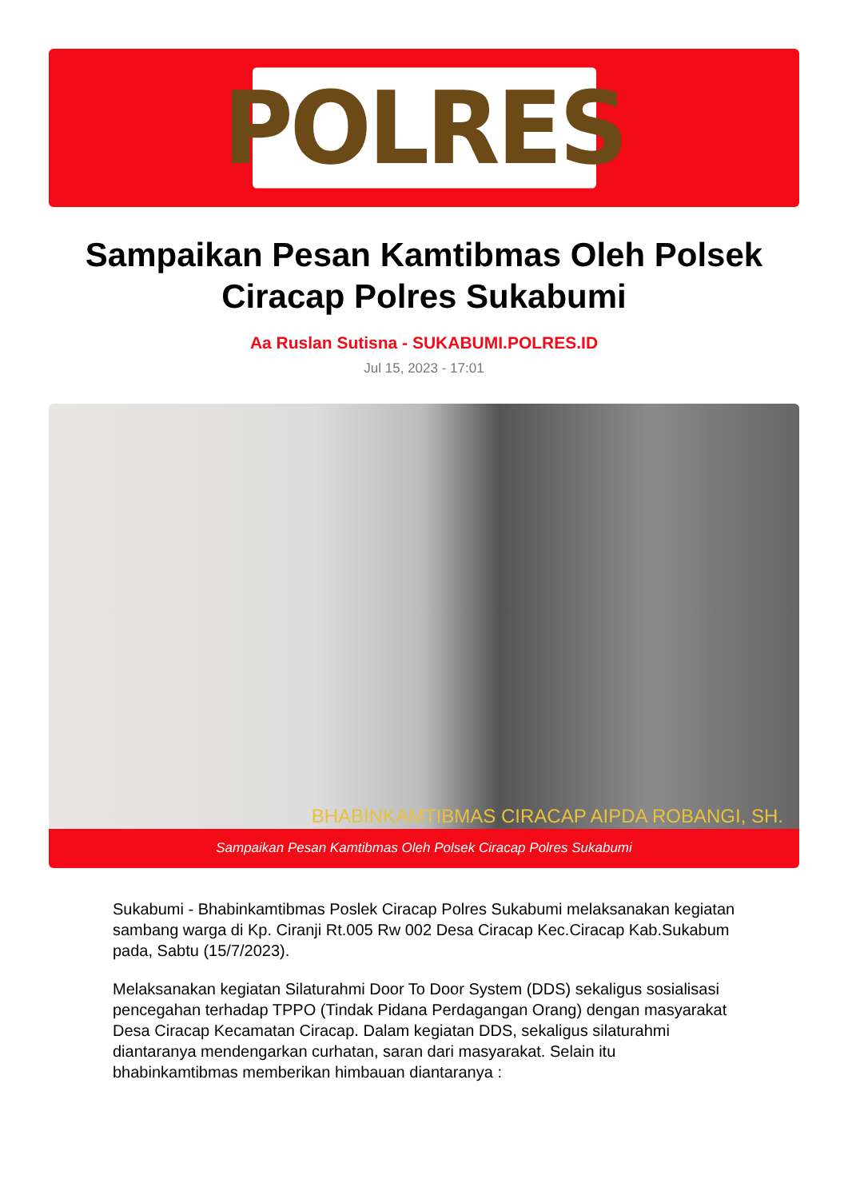POLRES
Sampaikan Pesan Kamtibmas Oleh Polsek Ciracap Polres Sukabumi
Aa Ruslan Sutisna - SUKABUMI.POLRES.ID
Jul 15, 2023 - 17:01
BHABINKAMTIBMAS CIRACAP AIPDA ROBANGI, SH.
Sampaikan Pesan Kamtibmas Oleh Polsek Ciracap Polres Sukabumi
Sukabumi - Bhabinkamtibmas Poslek Ciracap Polres Sukabumi melaksanakan kegiatan sambang warga di Kp. Ciranji Rt.005 Rw 002 Desa Ciracap Kec.Ciracap Kab.Sukabum pada, Sabtu (15/7/2023).
Melaksanakan kegiatan Silaturahmi Door To Door System (DDS) sekaligus sosialisasi pencegahan terhadap TPPO (Tindak Pidana Perdagangan Orang) dengan masyarakat Desa Ciracap Kecamatan Ciracap. Dalam kegiatan DDS, sekaligus silaturahmi diantaranya mendengarkan curhatan, saran dari masyarakat. Selain itu bhabinkamtibmas memberikan himbauan diantaranya :